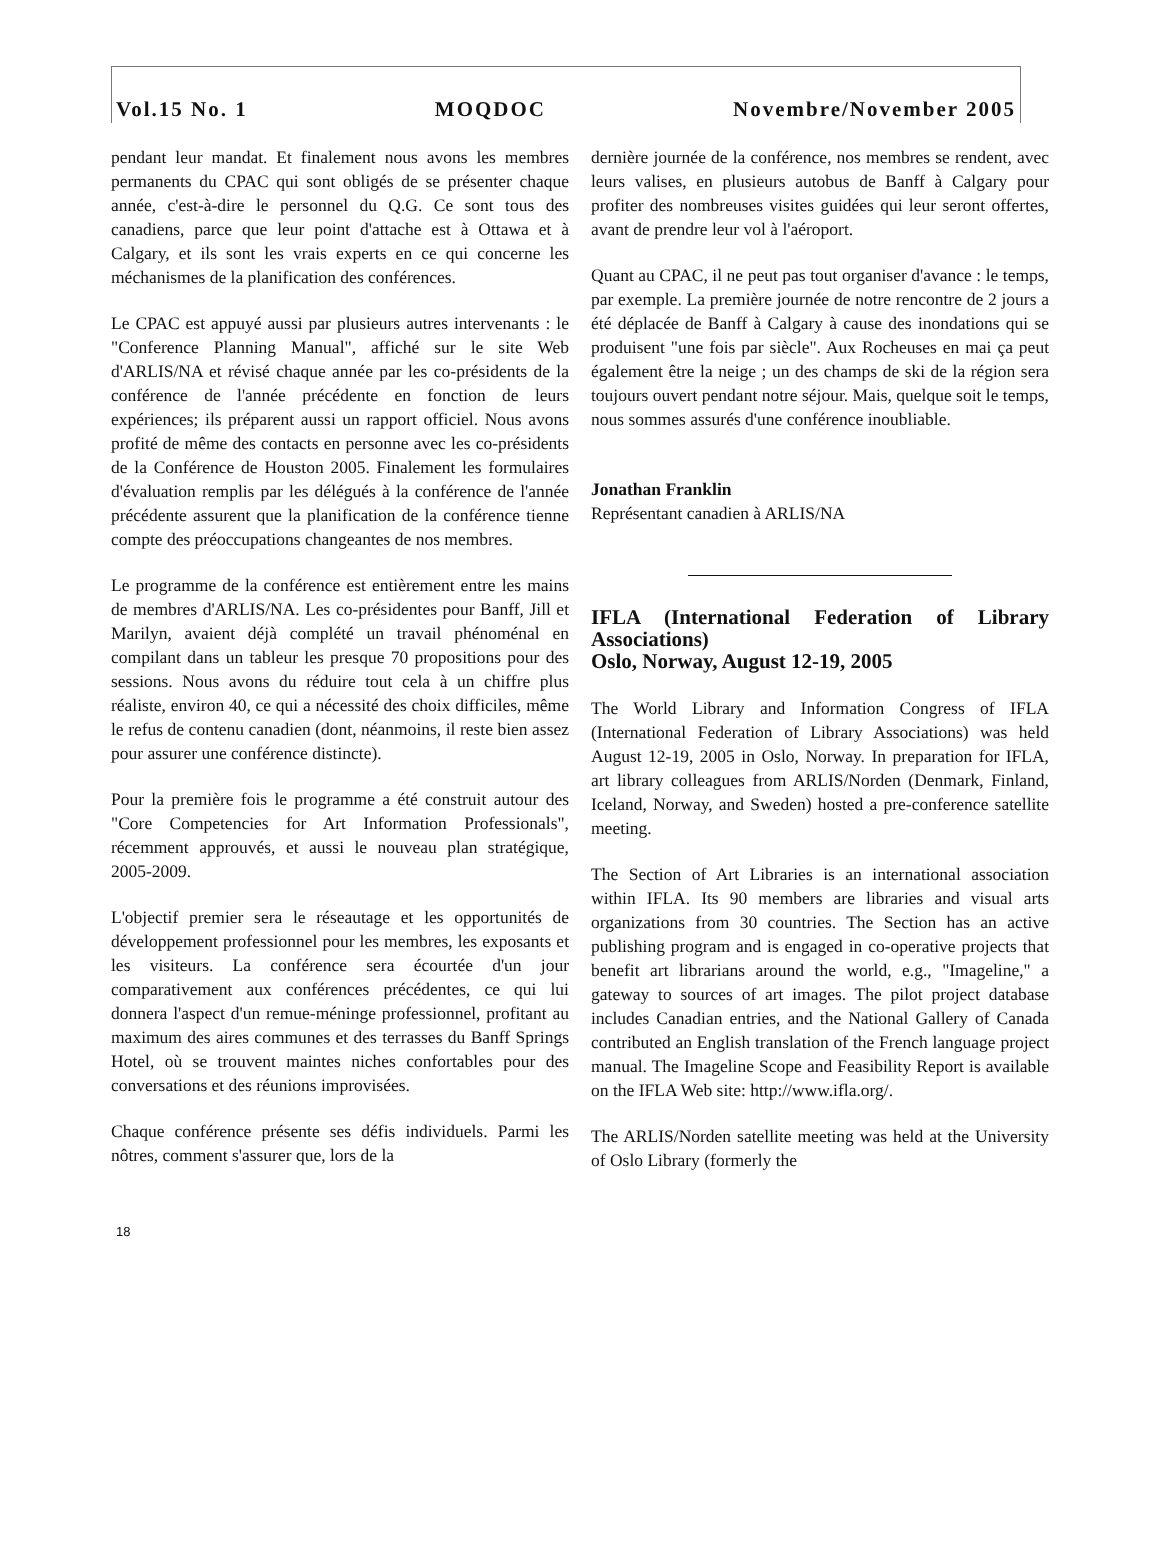Vol.15 No. 1 MOQDOC Novembre/November 2005
pendant leur mandat. Et finalement nous avons les membres permanents du CPAC qui sont obligés de se présenter chaque année, c'est-à-dire le personnel du Q.G. Ce sont tous des canadiens, parce que leur point d'attache est à Ottawa et à Calgary, et ils sont les vrais experts en ce qui concerne les mécha­nismes de la planification des conférences.
Le CPAC est appuyé aussi par plusieurs autres intervenants : le "Conference Planning Manual", affiché sur le site Web d'ARLIS/NA et révisé chaque année par les co-présidents de la conférence de l'année précédente en fonction de leurs expériences; ils préparent aussi un rapport officiel. Nous avons profité de même des contacts en personne avec les co-présidents de la Conférence de Houston 2005. Finalement les formulaires d'évaluation remplis par les délégués à la conférence de l'année précédente assurent que la planification de la conférence tienne compte des préoccupations changeantes de nos membres.
Le programme de la conférence est entièrement entre les mains de membres d'ARLIS/NA. Les co-présidentes pour Banff, Jill et Marilyn, avaient déjà complété un travail phénoménal en compilant dans un tableur les presque 70 propositions pour des sessions. Nous avons du réduire tout cela à un chiffre plus réaliste, environ 40, ce qui a nécessité des choix difficiles, même le refus de contenu canadien (dont, néanmoins, il reste bien assez pour assurer une conférence distincte).
Pour la première fois le programme a été construit autour des "Core Competencies for Art Information Professionals", récemment approuvés, et aussi le nouveau plan stratégique, 2005-2009.
L'objectif premier sera le réseautage et les opportunités de développement professionnel pour les membres, les exposants et les visiteurs. La conférence sera écourtée d'un jour comparativement aux conférences précédentes, ce qui lui donnera l'aspect d'un remue-méninge professionnel, profitant au maximum des aires communes et des terrasses du Banff Springs Hotel, où se trouvent maintes niches confortables pour des conversations et des réunions improvisées.
Chaque conférence présente ses défis individuels. Parmi les nôtres, comment s'assurer que, lors de la
dernière journée de la conférence, nos membres se rendent, avec leurs valises, en plusieurs autobus de Banff à Calgary pour profiter des nombreuses visites guidées qui leur seront offertes, avant de prendre leur vol à l'aéroport.
Quant au CPAC, il ne peut pas tout organiser d'avance : le temps, par exemple. La première journée de notre rencontre de 2 jours a été déplacée de Banff à Calgary à cause des inondations qui se produisent "une fois par siècle". Aux Rocheuses en mai ça peut également être la neige ; un des champs de ski de la région sera toujours ouvert pendant notre séjour. Mais, quelque soit le temps, nous sommes assurés d'une conférence inoubliable.
Jonathan Franklin
Représentant canadien à ARLIS/NA
IFLA (International Federation of Library Associations)
Oslo, Norway, August 12-19, 2005
The World Library and Information Congress of IFLA (International Federation of Library Associations) was held August 12-19, 2005 in Oslo, Norway. In preparation for IFLA, art library colleagues from ARLIS/Norden (Denmark, Finland, Iceland, Norway, and Sweden) hosted a pre-conference satellite meeting.
The Section of Art Libraries is an international association within IFLA. Its 90 members are libraries and visual arts organizations from 30 countries. The Section has an active publishing program and is engaged in co-operative projects that benefit art librarians around the world, e.g., "Imageline," a gateway to sources of art images. The pilot project database includes Canadian entries, and the National Gallery of Canada contributed an English translation of the French language project manual. The Imageline Scope and Feasibility Report is available on the IFLA Web site: http://www.ifla.org/.
The ARLIS/Norden satellite meeting was held at the University of Oslo Library (formerly the
18